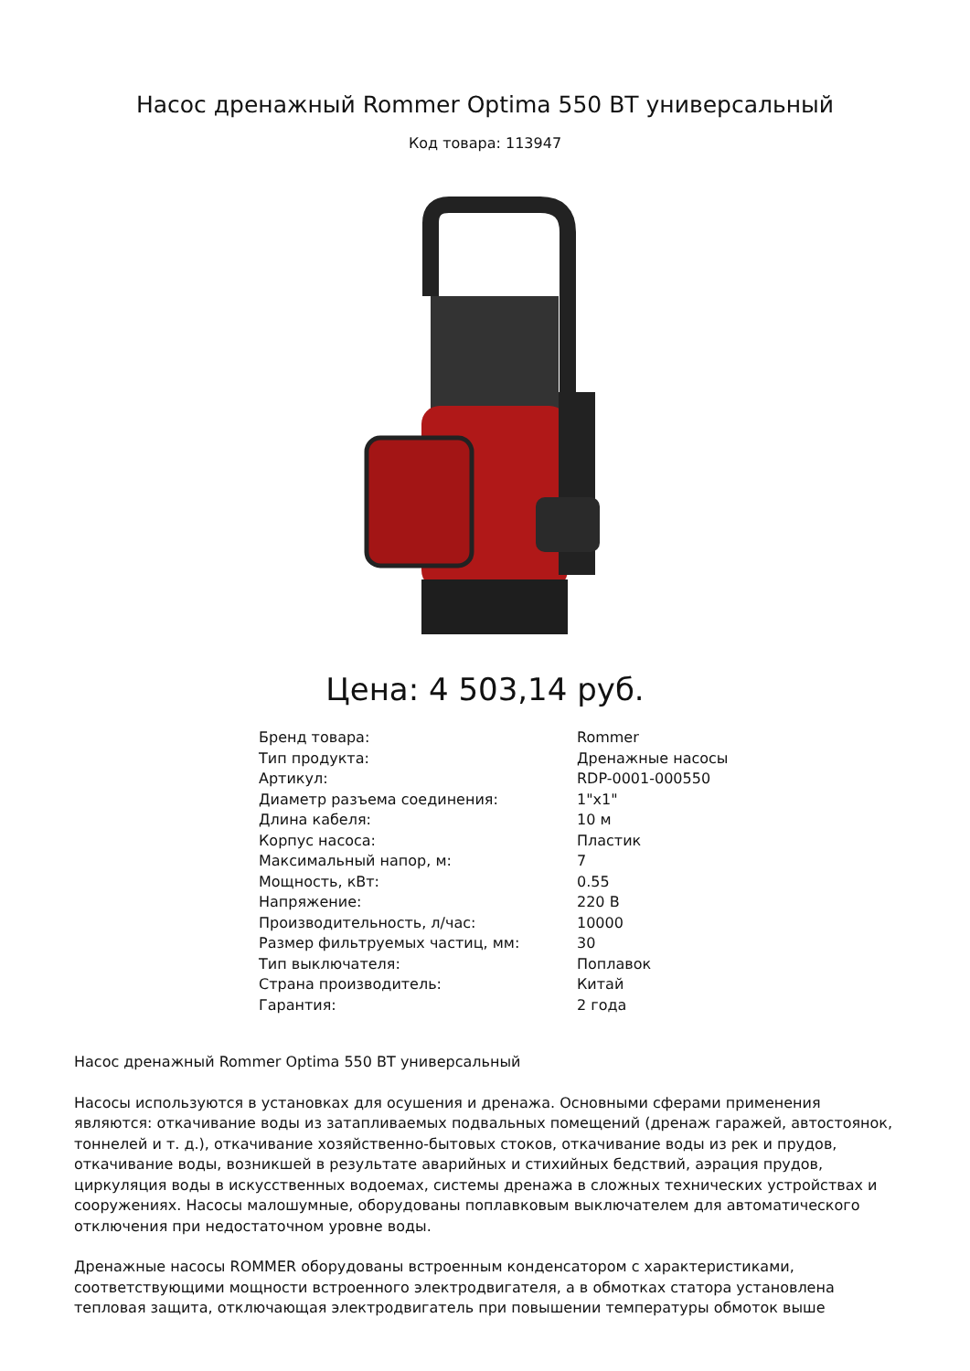Насос дренажный Rommer Optima 550 ВТ универсальный
Код товара: 113947
Цена: 4 503,14 руб.
| Бренд товара: | Rommer |
| Тип продукта: | Дренажные насосы |
| Артикул: | RDP-0001-000550 |
| Диаметр разъема соединения: | 1"x1" |
| Длина кабеля: | 10 м |
| Корпус насоса: | Пластик |
| Максимальный напор, м: | 7 |
| Мощность, кВт: | 0.55 |
| Напряжение: | 220 В |
| Производительность, л/час: | 10000 |
| Размер фильтруемых частиц, мм: | 30 |
| Тип выключателя: | Поплавок |
| Страна производитель: | Китай |
| Гарантия: | 2 года |
Насос дренажный Rommer Optima 550 ВТ универсальный
Насосы используются в установках для осушения и дренажа. Основными сферами применения являются: откачивание воды из затапливаемых подвальных помещений (дренаж гаражей, автостоянок, тоннелей и т. д.), откачивание хозяйственно-бытовых стоков, откачивание воды из рек и прудов, откачивание воды, возникшей в результате аварийных и стихийных бедствий, аэрация прудов, циркуляция воды в искусственных водоемах, системы дренажа в сложных технических устройствах и сооружениях. Насосы малошумные, оборудованы поплавковым выключателем для автоматического отключения при недостаточном уровне воды.
Дренажные насосы ROMMER оборудованы встроенным конденсатором с характеристиками, соответствующими мощности встроенного электродвигателя, а в обмотках статора установлена тепловая защита, отключающая электродвигатель при повышении температуры обмоток выше